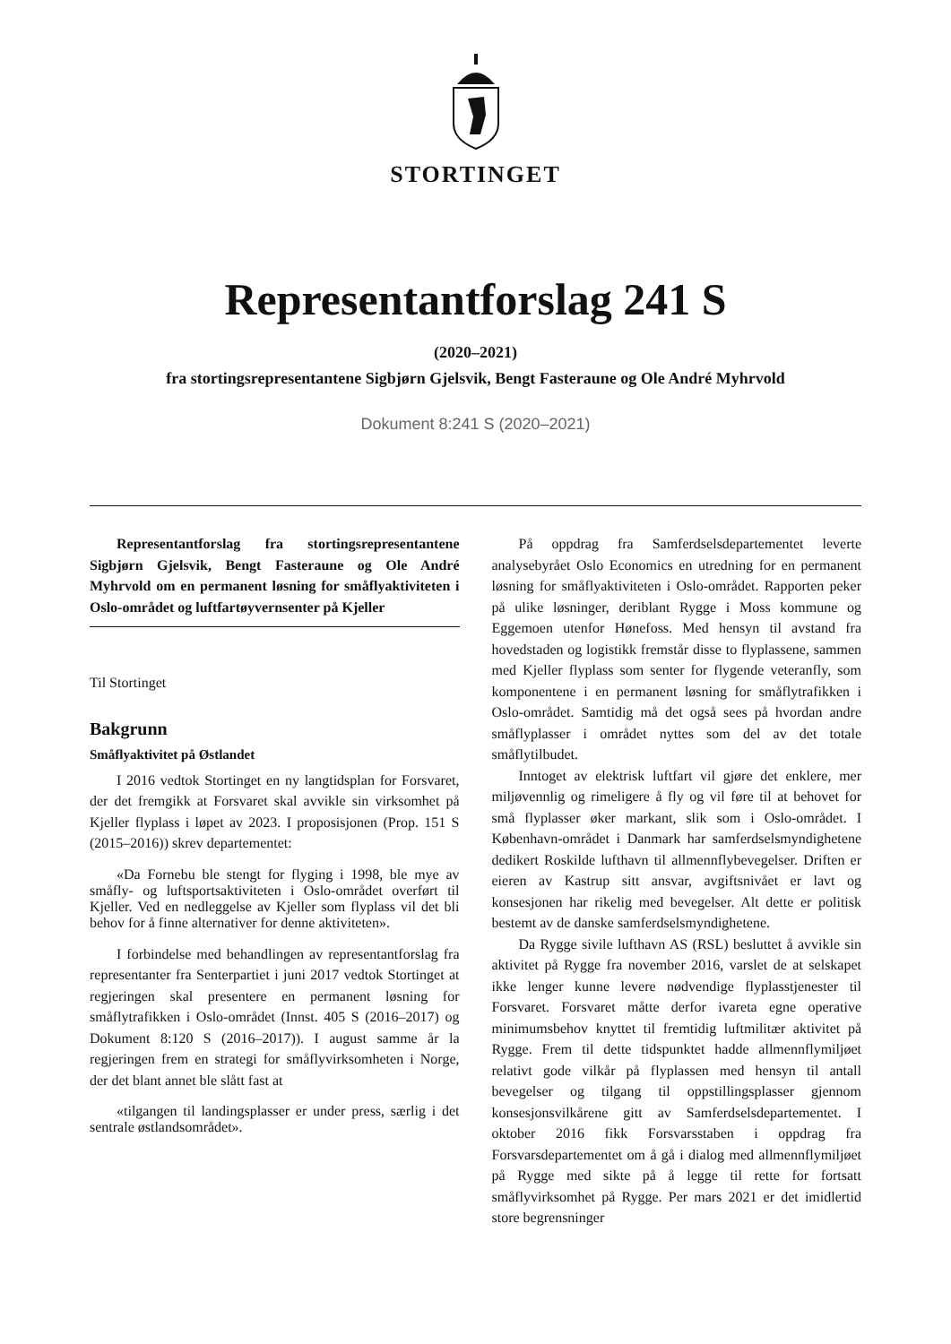STORTINGET
Representantforslag 241 S
(2020–2021)
fra stortingsrepresentantene Sigbjørn Gjelsvik, Bengt Fasteraune og Ole André Myhrvold
Dokument 8:241 S (2020–2021)
Representantforslag fra stortingsrepresentantene Sigbjørn Gjelsvik, Bengt Fasteraune og Ole André Myhrvold om en permanent løsning for småflyaktiviteten i Oslo-området og luftfartøyvernsenter på Kjeller
Til Stortinget
Bakgrunn
Småflyaktivitet på Østlandet
I 2016 vedtok Stortinget en ny langtidsplan for Forsvaret, der det fremgikk at Forsvaret skal avvikle sin virksomhet på Kjeller flyplass i løpet av 2023. I proposisjonen (Prop. 151 S (2015–2016)) skrev departementet:
«Da Fornebu ble stengt for flyging i 1998, ble mye av småfly- og luftsportsaktiviteten i Oslo-området overført til Kjeller. Ved en nedleggelse av Kjeller som flyplass vil det bli behov for å finne alternativer for denne aktiviteten».
I forbindelse med behandlingen av representantforslag fra representanter fra Senterpartiet i juni 2017 vedtok Stortinget at regjeringen skal presentere en permanent løsning for småflytrafikken i Oslo-området (Innst. 405 S (2016–2017) og Dokument 8:120 S (2016–2017)). I august samme år la regjeringen frem en strategi for småflyvirksomheten i Norge, der det blant annet ble slått fast at
«tilgangen til landingsplasser er under press, særlig i det sentrale østlandsområdet».
På oppdrag fra Samferdselsdepartementet leverte analysebyrået Oslo Economics en utredning for en permanent løsning for småflyaktiviteten i Oslo-området. Rapporten peker på ulike løsninger, deriblant Rygge i Moss kommune og Eggemoen utenfor Hønefoss. Med hensyn til avstand fra hovedstaden og logistikk fremstår disse to flyplassene, sammen med Kjeller flyplass som senter for flygende veteranfly, som komponentene i en permanent løsning for småflytrafikken i Oslo-området. Samtidig må det også sees på hvordan andre småflyplasser i området nyttes som del av det totale småflytilbudet.
Inntoget av elektrisk luftfart vil gjøre det enklere, mer miljøvennlig og rimeligere å fly og vil føre til at behovet for små flyplasser øker markant, slik som i Oslo-området. I København-området i Danmark har samferdselsmyndighetene dedikert Roskilde lufthavn til allmennflybevegelser. Driften er eieren av Kastrup sitt ansvar, avgiftsnivået er lavt og konsesjonen har rikelig med bevegelser. Alt dette er politisk bestemt av de danske samferdselsmyndighetene.
Da Rygge sivile lufthavn AS (RSL) besluttet å avvikle sin aktivitet på Rygge fra november 2016, varslet de at selskapet ikke lenger kunne levere nødvendige flyplasstjenester til Forsvaret. Forsvaret måtte derfor ivareta egne operative minimumsbehov knyttet til fremtidig luftmilitær aktivitet på Rygge. Frem til dette tidspunktet hadde allmennflymiljøet relativt gode vilkår på flyplassen med hensyn til antall bevegelser og tilgang til oppstillingsplasser gjennom konsesjonsvilkårene gitt av Samferdselsdepartementet. I oktober 2016 fikk Forsvarsstaben i oppdrag fra Forsvarsdepartementet om å gå i dialog med allmennflymiljøet på Rygge med sikte på å legge til rette for fortsatt småflyvirksomhet på Rygge. Per mars 2021 er det imidlertid store begrensninger